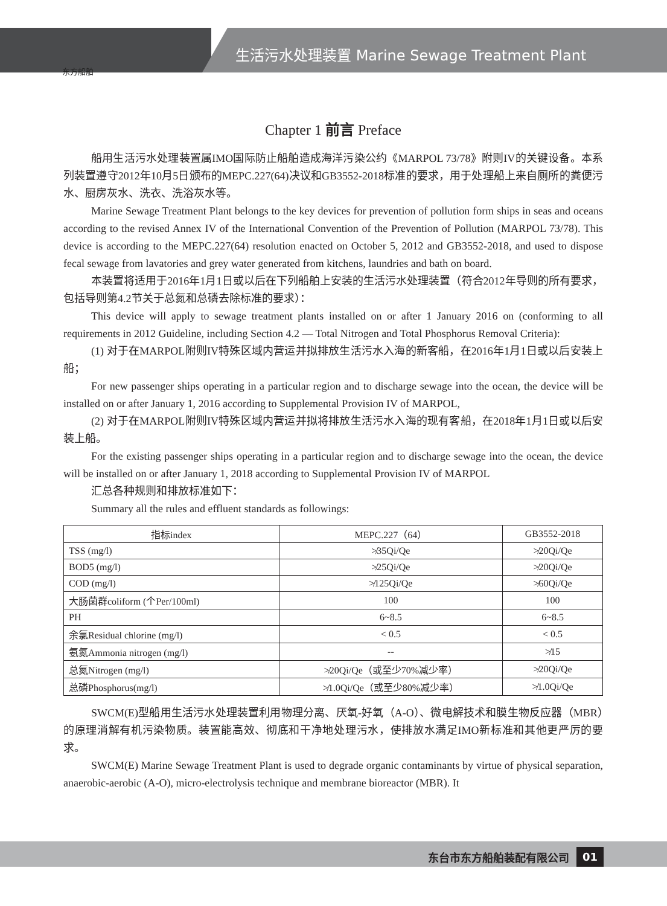生活污水处理装置 Marine Sewage Treatment Plant
东方船舶
Chapter 1 前言 Preface
船用生活污水处理装置属IMO国际防止船舶造成海洋污染公约《MARPOL 73/78》附则IV的关键设备。本系列装置遵守2012年10月5日颁布的MEPC.227(64)决议和GB3552-2018标准的要求，用于处理船上来自厕所的粪便污水、厨房灰水、洗衣、洗浴灰水等。
Marine Sewage Treatment Plant belongs to the key devices for prevention of pollution form ships in seas and oceans according to the revised Annex IV of the International Convention of the Prevention of Pollution (MARPOL 73/78). This device is according to the MEPC.227(64) resolution enacted on October 5, 2012 and GB3552-2018, and used to dispose fecal sewage from lavatories and grey water generated from kitchens, laundries and bath on board.
本装置将适用于2016年1月1日或以后在下列船舶上安装的生活污水处理装置（符合2012年导则的所有要求，包括导则第4.2节关于总氮和总磷去除标准的要求）：
This device will apply to sewage treatment plants installed on or after 1 January 2016 on (conforming to all requirements in 2012 Guideline, including Section 4.2 — Total Nitrogen and Total Phosphorus Removal Criteria):
(1) 对于在MARPOL附则IV特殊区域内营运并拟排放生活污水入海的新客船，在2016年1月1日或以后安装上船；
For new passenger ships operating in a particular region and to discharge sewage into the ocean, the device will be installed on or after January 1, 2016 according to Supplemental Provision IV of MARPOL,
(2) 对于在MARPOL附则IV特殊区域内营运并拟将排放生活污水入海的现有客船，在2018年1月1日或以后安装上船。
For the existing passenger ships operating in a particular region and to discharge sewage into the ocean, the device will be installed on or after January 1, 2018 according to Supplemental Provision IV of MARPOL
汇总各种规则和排放标准如下：
Summary all the rules and effluent standards as followings:
| 指标index | MEPC.227（64） | GB3552-2018 |
| --- | --- | --- |
| TSS (mg/l) | ≯35Qi/Qe | ≯20Qi/Qe |
| BOD5 (mg/l) | ≯25Qi/Qe | ≯20Qi/Qe |
| COD (mg/l) | ≯125Qi/Qe | ≯60Qi/Qe |
| 大肠菌群coliform (个Per/100ml) | 100 | 100 |
| PH | 6~8.5 | 6~8.5 |
| 余氯Residual chlorine (mg/l) | < 0.5 | < 0.5 |
| 氨氮Ammonia nitrogen (mg/l) | -- | ≯15 |
| 总氮Nitrogen (mg/l) | ≯20Qi/Qe（或至少70%减少率） | ≯20Qi/Qe |
| 总磷Phosphorus(mg/l) | ≯1.0Qi/Qe（或至少80%减少率） | ≯1.0Qi/Qe |
SWCM(E)型船用生活污水处理装置利用物理分离、厌氧-好氧（A-O）、微电解技术和膜生物反应器（MBR）的原理消解有机污染物质。装置能高效、彻底和干净地处理污水，使排放水满足IMO新标准和其他更严厉的要求。
SWCM(E) Marine Sewage Treatment Plant is used to degrade organic contaminants by virtue of physical separation, anaerobic-aerobic (A-O), micro-electrolysis technique and membrane bioreactor (MBR). It
东台市东方船舶装配有限公司 01